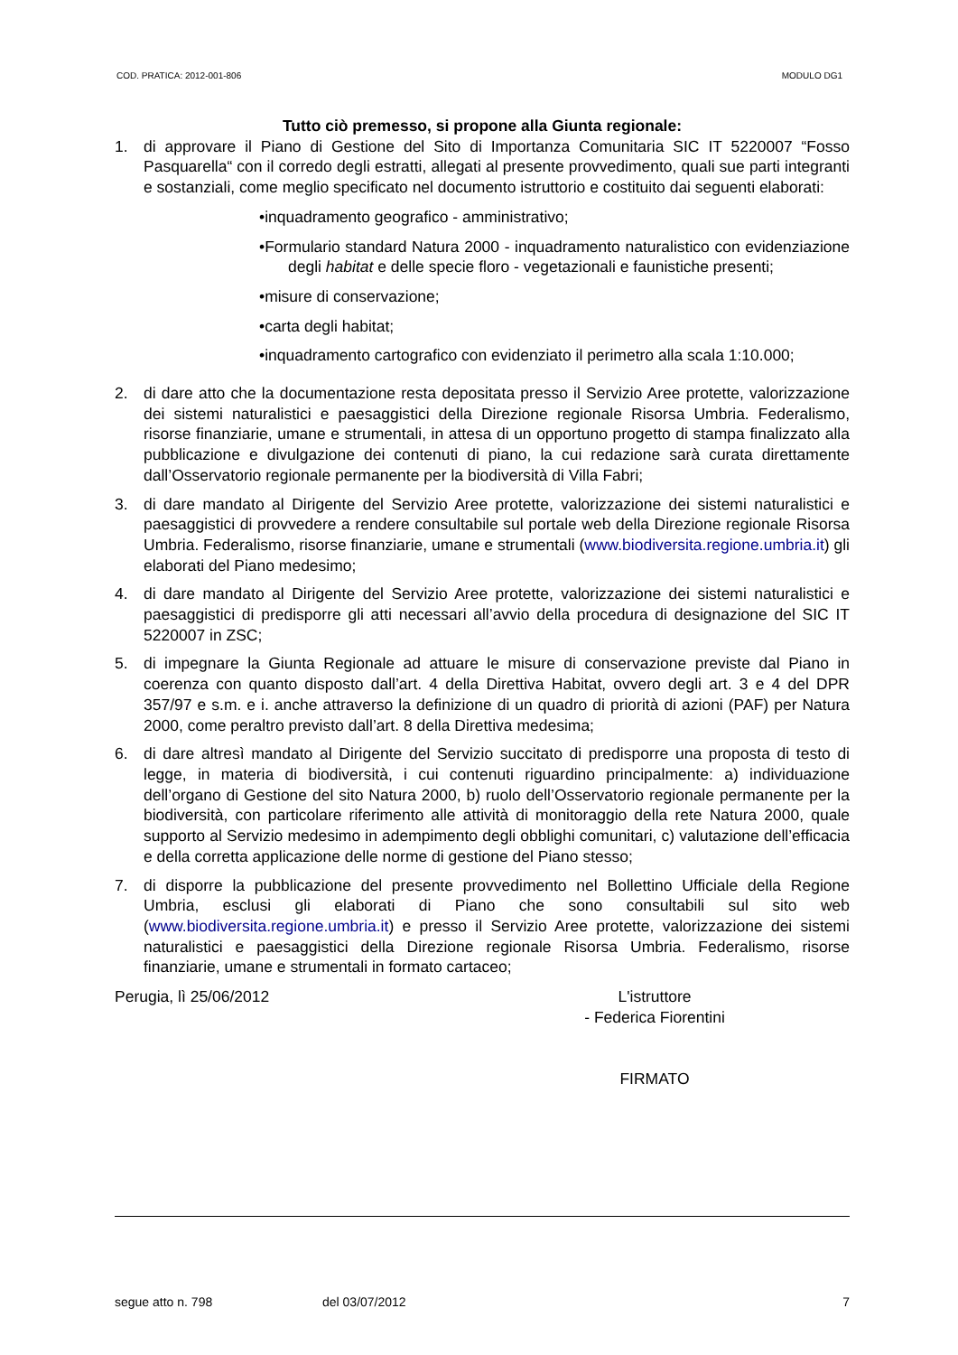COD. PRATICA: 2012-001-806 MODULO DG1
Tutto ciò premesso, si propone alla Giunta regionale:
1. di approvare il Piano di Gestione del Sito di Importanza Comunitaria SIC IT 5220007 “Fosso Pasquarella“ con il corredo degli estratti, allegati al presente provvedimento, quali sue parti integranti e sostanziali, come meglio specificato nel documento istruttorio e costituito dai seguenti elaborati:
•inquadramento geografico - amministrativo;
•Formulario standard Natura 2000 - inquadramento naturalistico con evidenziazione degli habitat e delle specie floro - vegetazionali e faunistiche presenti;
•misure di conservazione;
•carta degli habitat;
•inquadramento cartografico con evidenziato il perimetro alla scala 1:10.000;
2. di dare atto che la documentazione resta depositata presso il Servizio Aree protette, valorizzazione dei sistemi naturalistici e paesaggistici della Direzione regionale Risorsa Umbria. Federalismo, risorse finanziarie, umane e strumentali, in attesa di un opportuno progetto di stampa finalizzato alla pubblicazione e divulgazione dei contenuti di piano, la cui redazione sarà curata direttamente dall’Osservatorio regionale permanente per la biodiversità di Villa Fabri;
3. di dare mandato al Dirigente del Servizio Aree protette, valorizzazione dei sistemi naturalistici e paesaggistici di provvedere a rendere consultabile sul portale web della Direzione regionale Risorsa Umbria. Federalismo, risorse finanziarie, umane e strumentali (www.biodiversita.regione.umbria.it) gli elaborati del Piano medesimo;
4. di dare mandato al Dirigente del Servizio Aree protette, valorizzazione dei sistemi naturalistici e paesaggistici di predisporre gli atti necessari all’avvio della procedura di designazione del SIC IT 5220007 in ZSC;
5. di impegnare la Giunta Regionale ad attuare le misure di conservazione previste dal Piano in coerenza con quanto disposto dall’art. 4 della Direttiva Habitat, ovvero degli art. 3 e 4 del DPR 357/97 e s.m. e i. anche attraverso la definizione di un quadro di priorità di azioni (PAF) per Natura 2000, come peraltro previsto dall’art. 8 della Direttiva medesima;
6. di dare altresì mandato al Dirigente del Servizio succitato di predisporre una proposta di testo di legge, in materia di biodiversità, i cui contenuti riguardino principalmente: a) individuazione dell’organo di Gestione del sito Natura 2000, b) ruolo dell’Osservatorio regionale permanente per la biodiversità, con particolare riferimento alle attività di monitoraggio della rete Natura 2000, quale supporto al Servizio medesimo in adempimento degli obblighi comunitari, c) valutazione dell’efficacia e della corretta applicazione delle norme di gestione del Piano stesso;
7. di disporre la pubblicazione del presente provvedimento nel Bollettino Ufficiale della Regione Umbria, esclusi gli elaborati di Piano che sono consultabili sul sito web (www.biodiversita.regione.umbria.it) e presso il Servizio Aree protette, valorizzazione dei sistemi naturalistici e paesaggistici della Direzione regionale Risorsa Umbria. Federalismo, risorse finanziarie, umane e strumentali in formato cartaceo;
Perugia, lì 25/06/2012 L'istruttore
- Federica Fiorentini
FIRMATO
segue atto n. 798 del 03/07/2012 7